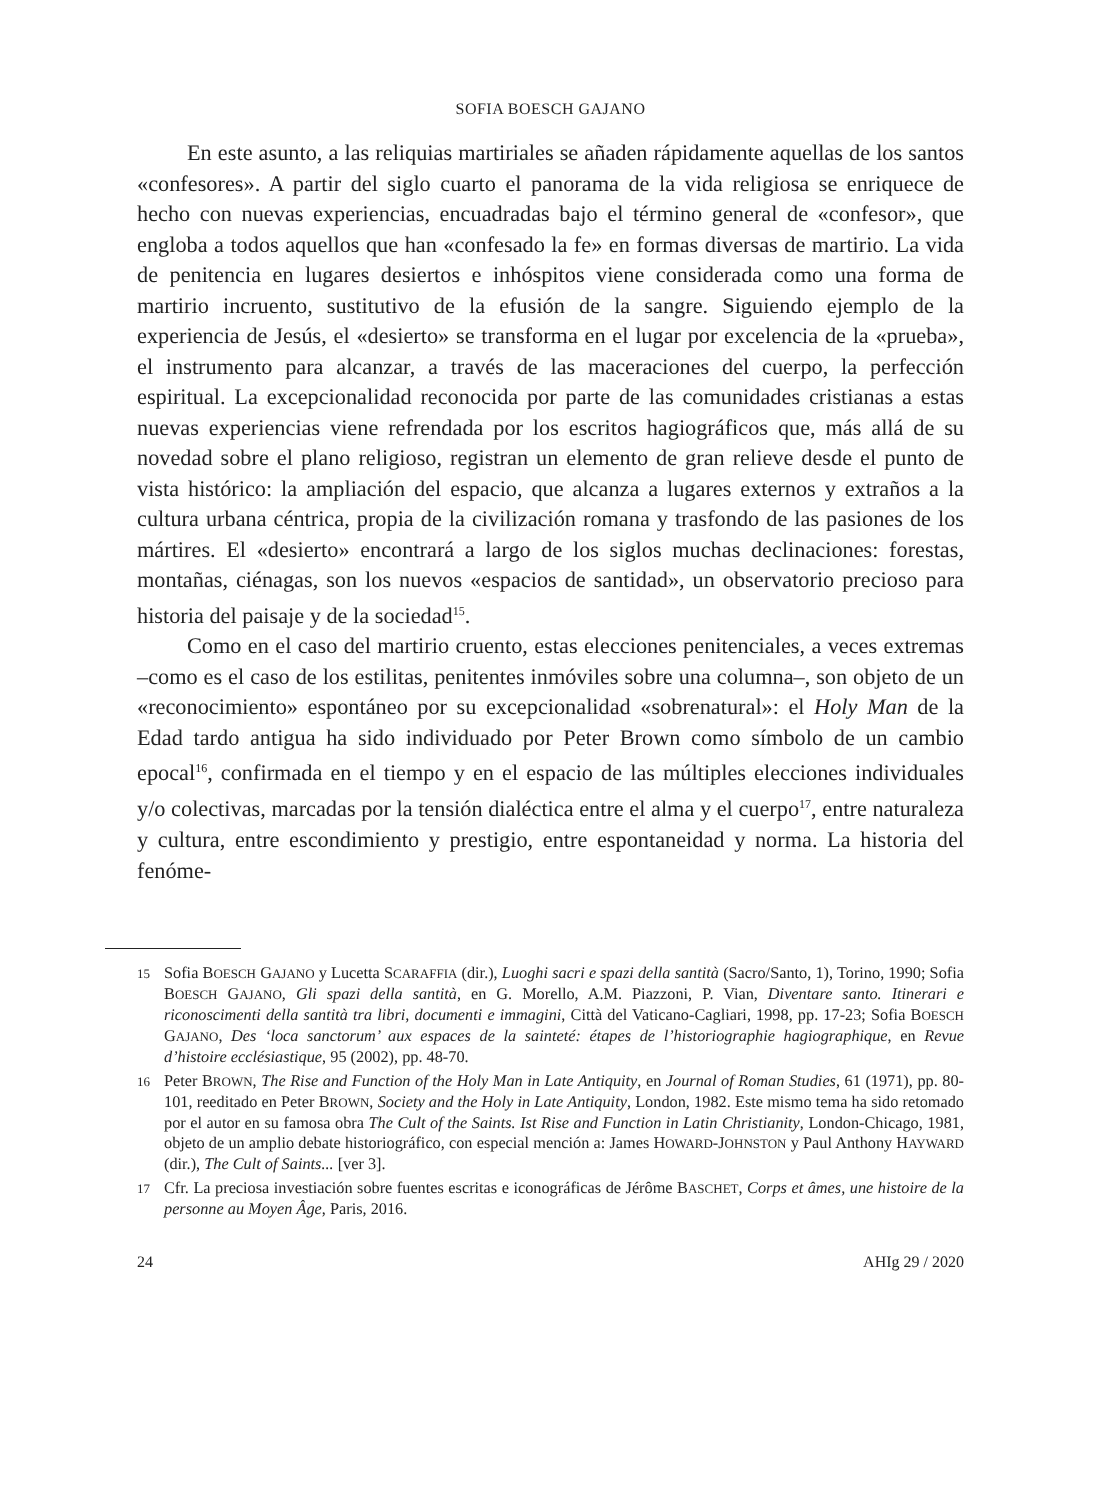SOFIA BOESCH GAJANO
En este asunto, a las reliquias martiriales se añaden rápidamente aquellas de los santos «confesores». A partir del siglo cuarto el panorama de la vida religiosa se enriquece de hecho con nuevas experiencias, encuadradas bajo el término general de «confesor», que engloba a todos aquellos que han «confesado la fe» en formas diversas de martirio. La vida de penitencia en lugares desiertos e inhóspitos viene considerada como una forma de martirio incruento, sustitutivo de la efusión de la sangre. Siguiendo ejemplo de la experiencia de Jesús, el «desierto» se transforma en el lugar por excelencia de la «prueba», el instrumento para alcanzar, a través de las maceraciones del cuerpo, la perfección espiritual. La excepcionalidad reconocida por parte de las comunidades cristianas a estas nuevas experiencias viene refrendada por los escritos hagiográficos que, más allá de su novedad sobre el plano religioso, registran un elemento de gran relieve desde el punto de vista histórico: la ampliación del espacio, que alcanza a lugares externos y extraños a la cultura urbana céntrica, propia de la civilización romana y trasfondo de las pasiones de los mártires. El «desierto» encontrará a largo de los siglos muchas declinaciones: forestas, montañas, ciénagas, son los nuevos «espacios de santidad», un observatorio precioso para historia del paisaje y de la sociedad<sup>15</sup>.
Como en el caso del martirio cruento, estas elecciones penitenciales, a veces extremas –como es el caso de los estilitas, penitentes inmóviles sobre una columna–, son objeto de un «reconocimiento» espontáneo por su excepcionalidad «sobrenatural»: el Holy Man de la Edad tardo antigua ha sido individuado por Peter Brown como símbolo de un cambio epocal<sup>16</sup>, confirmada en el tiempo y en el espacio de las múltiples elecciones individuales y/o colectivas, marcadas por la tensión dialéctica entre el alma y el cuerpo<sup>17</sup>, entre naturaleza y cultura, entre escondimiento y prestigio, entre espontaneidad y norma. La historia del fenóme-
15 Sofia BOESCH GAJANO y Lucetta SCARAFFIA (dir.), Luoghi sacri e spazi della santità (Sacro/Santo, 1), Torino, 1990; Sofia BOESCH GAJANO, Gli spazi della santità, en G. Morello, A.M. Piazzoni, P. Vian, Diventare santo. Itinerari e riconoscimenti della santità tra libri, documenti e immagini, Città del Vaticano-Cagliari, 1998, pp. 17-23; Sofia BOESCH GAJANO, Des ‘loca sanctorum’ aux espaces de la sainteté: étapes de l’historiographie hagiographique, en Revue d’histoire ecclésiastique, 95 (2002), pp. 48-70.
16 Peter BROWN, The Rise and Function of the Holy Man in Late Antiquity, en Journal of Roman Studies, 61 (1971), pp. 80-101, reeditado en Peter BROWN, Society and the Holy in Late Antiquity, London, 1982. Este mismo tema ha sido retomado por el autor en su famosa obra The Cult of the Saints. Ist Rise and Function in Latin Christianity, London-Chicago, 1981, objeto de un amplio debate historiográfico, con especial mención a: James HOWARD-JOHNSTON y Paul Anthony HAYWARD (dir.), The Cult of Saints... [ver 3].
17 Cfr. La preciosa investiación sobre fuentes escritas e iconográficas de Jérôme BASCHET, Corps et âmes, une histoire de la personne au Moyen Âge, Paris, 2016.
24 AHIg 29 / 2020